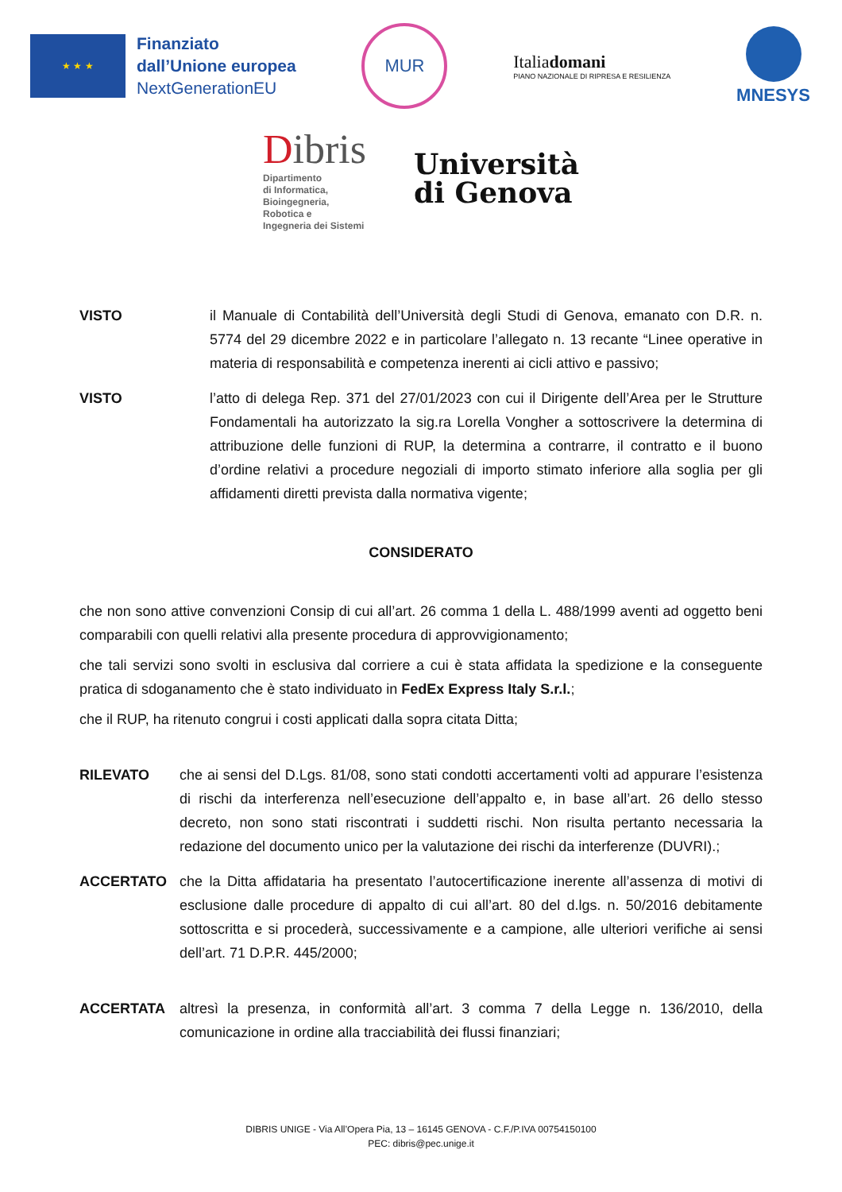★ ★ ★
Finanziato
dall’Unione europea
NextGenerationEU
MUR
Italiadomani
PIANO NAZIONALE DI RIPRESA E RESILIENZA
MNESYS
Dibris
Dipartimento
di Informatica,
Bioingegneria,
Robotica e
Ingegneria dei Sistemi
Università
di Genova
VISTO il Manuale di Contabilità dell’Università degli Studi di Genova, emanato con D.R. n. 5774 del 29 dicembre 2022 e in particolare l’allegato n. 13 recante “Linee operative in materia di responsabilità e competenza inerenti ai cicli attivo e passivo;
VISTO l’atto di delega Rep. 371 del 27/01/2023 con cui il Dirigente dell’Area per le Strutture Fondamentali ha autorizzato la sig.ra Lorella Vongher a sottoscrivere la determina di attribuzione delle funzioni di RUP, la determina a contrarre, il contratto e il buono d’ordine relativi a procedure negoziali di importo stimato inferiore alla soglia per gli affidamenti diretti prevista dalla normativa vigente;
CONSIDERATO
che non sono attive convenzioni Consip di cui all’art. 26 comma 1 della L. 488/1999 aventi ad oggetto beni comparabili con quelli relativi alla presente procedura di approvvigionamento;
che tali servizi sono svolti in esclusiva dal corriere a cui è stata affidata la spedizione e la conseguente pratica di sdoganamento che è stato individuato in FedEx Express Italy S.r.l.;
che il RUP, ha ritenuto congrui i costi applicati dalla sopra citata Ditta;
RILEVATO che ai sensi del D.Lgs. 81/08, sono stati condotti accertamenti volti ad appurare l’esistenza di rischi da interferenza nell’esecuzione dell’appalto e, in base all’art. 26 dello stesso decreto, non sono stati riscontrati i suddetti rischi. Non risulta pertanto necessaria la redazione del documento unico per la valutazione dei rischi da interferenze (DUVRI).;
ACCERTATO che la Ditta affidataria ha presentato l’autocertificazione inerente all’assenza di motivi di esclusione dalle procedure di appalto di cui all’art. 80 del d.lgs. n. 50/2016 debitamente sottoscritta e si procederà, successivamente e a campione, alle ulteriori verifiche ai sensi dell’art. 71 D.P.R. 445/2000;
ACCERTATA altresì la presenza, in conformità all’art. 3 comma 7 della Legge n. 136/2010, della comunicazione in ordine alla tracciabilità dei flussi finanziari;
DIBRIS UNIGE - Via All’Opera Pia, 13 – 16145 GENOVA - C.F./P.IVA 00754150100
PEC: dibris@pec.unige.it